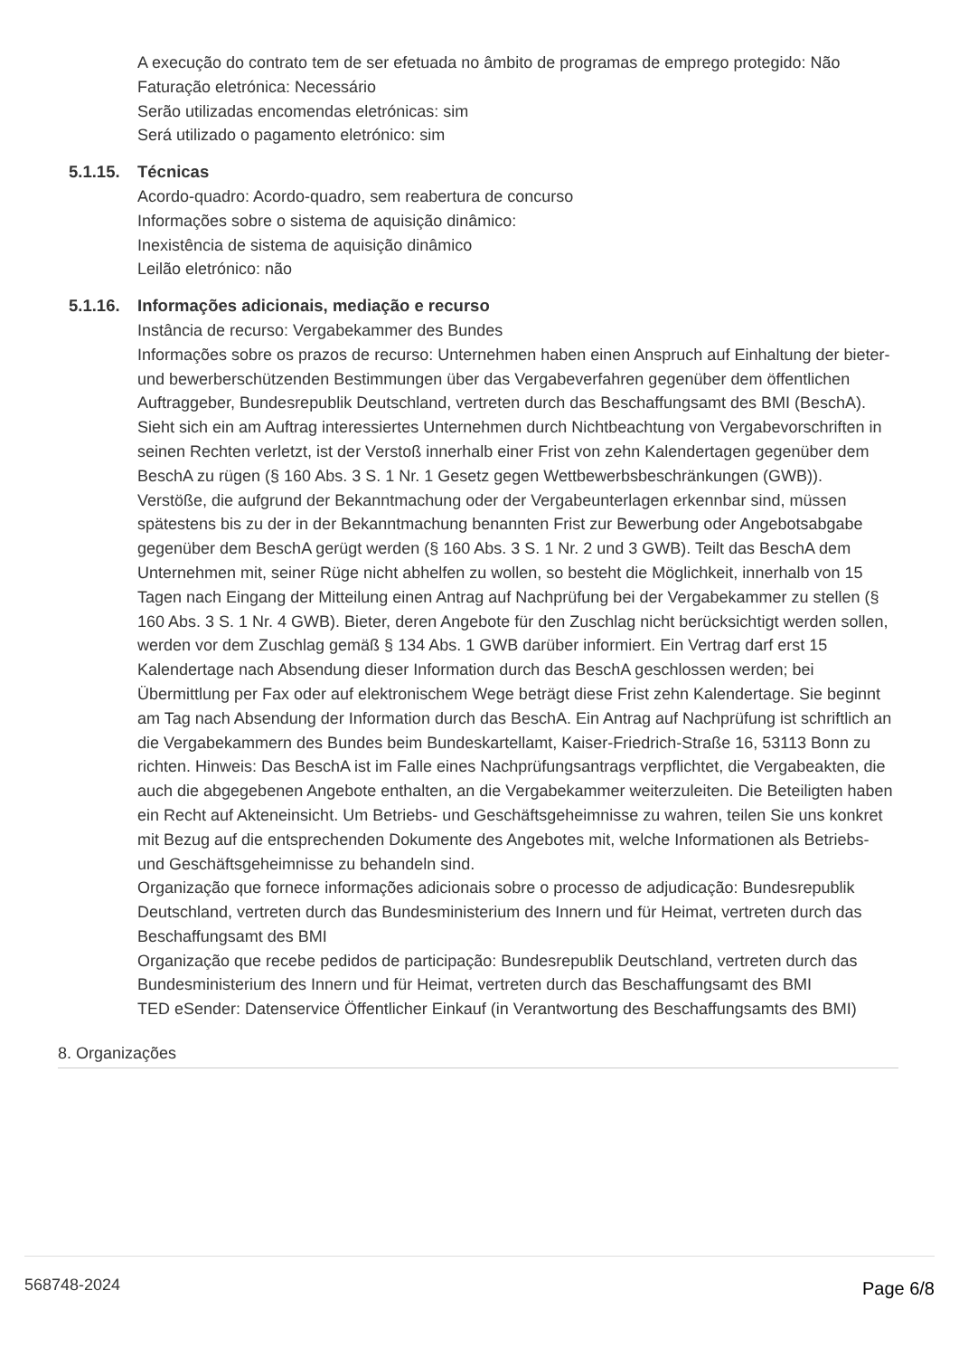A execução do contrato tem de ser efetuada no âmbito de programas de emprego protegido: Não
Faturação eletrónica: Necessário
Serão utilizadas encomendas eletrónicas: sim
Será utilizado o pagamento eletrónico: sim
5.1.15. Técnicas
Acordo-quadro: Acordo-quadro, sem reabertura de concurso
Informações sobre o sistema de aquisição dinâmico:
Inexistência de sistema de aquisição dinâmico
Leilão eletrónico: não
5.1.16. Informações adicionais, mediação e recurso
Instância de recurso: Vergabekammer des Bundes
Informações sobre os prazos de recurso: Unternehmen haben einen Anspruch auf Einhaltung der bieter- und bewerberschützenden Bestimmungen über das Vergabeverfahren gegenüber dem öffentlichen Auftraggeber, Bundesrepublik Deutschland, vertreten durch das Beschaffungsamt des BMI (BeschA). Sieht sich ein am Auftrag interessiertes Unternehmen durch Nichtbeachtung von Vergabevorschriften in seinen Rechten verletzt, ist der Verstoß innerhalb einer Frist von zehn Kalendertagen gegenüber dem BeschA zu rügen (§ 160 Abs. 3 S. 1 Nr. 1 Gesetz gegen Wettbewerbsbeschränkungen (GWB)). Verstöße, die aufgrund der Bekanntmachung oder der Vergabeunterlagen erkennbar sind, müssen spätestens bis zu der in der Bekanntmachung benannten Frist zur Bewerbung oder Angebotsabgabe gegenüber dem BeschA gerügt werden (§ 160 Abs. 3 S. 1 Nr. 2 und 3 GWB). Teilt das BeschA dem Unternehmen mit, seiner Rüge nicht abhelfen zu wollen, so besteht die Möglichkeit, innerhalb von 15 Tagen nach Eingang der Mitteilung einen Antrag auf Nachprüfung bei der Vergabekammer zu stellen (§ 160 Abs. 3 S. 1 Nr. 4 GWB). Bieter, deren Angebote für den Zuschlag nicht berücksichtigt werden sollen, werden vor dem Zuschlag gemäß § 134 Abs. 1 GWB darüber informiert. Ein Vertrag darf erst 15 Kalendertage nach Absendung dieser Information durch das BeschA geschlossen werden; bei Übermittlung per Fax oder auf elektronischem Wege beträgt diese Frist zehn Kalendertage. Sie beginnt am Tag nach Absendung der Information durch das BeschA. Ein Antrag auf Nachprüfung ist schriftlich an die Vergabekammern des Bundes beim Bundeskartellamt, Kaiser-Friedrich-Straße 16, 53113 Bonn zu richten. Hinweis: Das BeschA ist im Falle eines Nachprüfungsantrags verpflichtet, die Vergabeakten, die auch die abgegebenen Angebote enthalten, an die Vergabekammer weiterzuleiten. Die Beteiligten haben ein Recht auf Akteneinsicht. Um Betriebs- und Geschäftsgeheimnisse zu wahren, teilen Sie uns konkret mit Bezug auf die entsprechenden Dokumente des Angebotes mit, welche Informationen als Betriebs- und Geschäftsgeheimnisse zu behandeln sind.
Organização que fornece informações adicionais sobre o processo de adjudicação: Bundesrepublik Deutschland, vertreten durch das Bundesministerium des Innern und für Heimat, vertreten durch das Beschaffungsamt des BMI
Organização que recebe pedidos de participação: Bundesrepublik Deutschland, vertreten durch das Bundesministerium des Innern und für Heimat, vertreten durch das Beschaffungsamt des BMI
TED eSender: Datenservice Öffentlicher Einkauf (in Verantwortung des Beschaffungsamts des BMI)
8. Organizações
568748-2024 Page 6/8